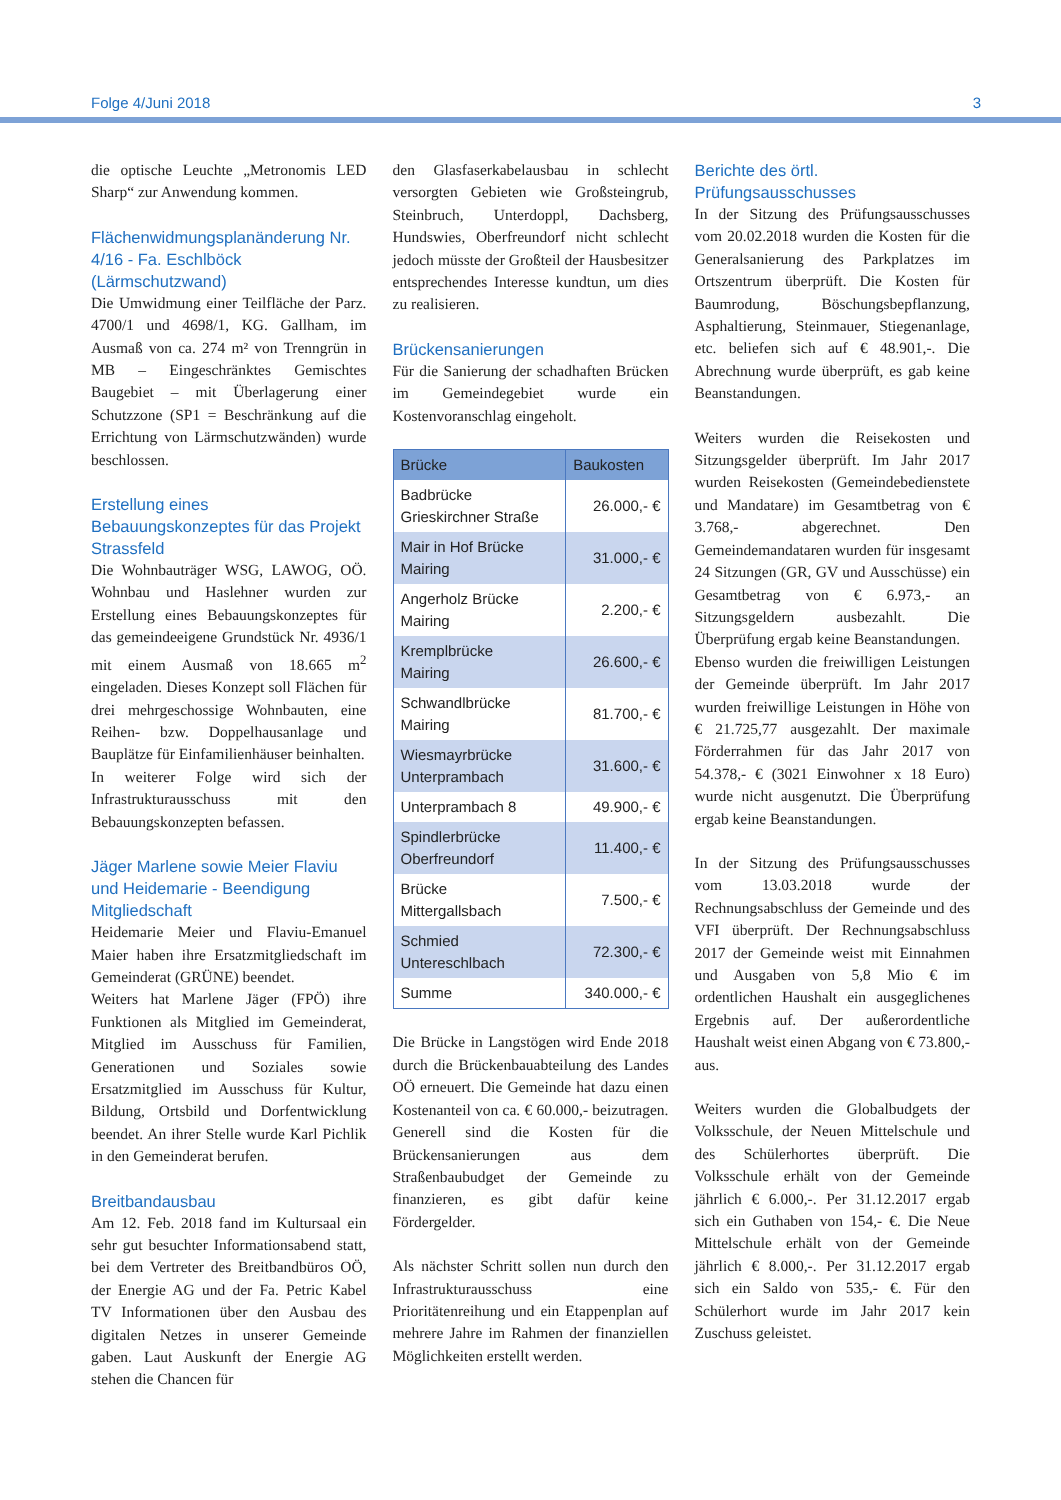Folge 4/Juni 2018 3
die optische Leuchte „Metronomis LED Sharp“ zur Anwendung kommen.
Flächenwidmungsplanänderung Nr. 4/16 - Fa. Eschlböck (Lärmschutzwand)
Die Umwidmung einer Teilfläche der Parz. 4700/1 und 4698/1, KG. Gallham, im Ausmaß von ca. 274 m² von Trenngrün in MB – Eingeschränktes Gemischtes Baugebiet – mit Überlagerung einer Schutzzone (SP1 = Beschränkung auf die Errichtung von Lärmschutzwänden) wurde beschlossen.
Erstellung eines Bebauungskonzeptes für das Projekt Strassfeld
Die Wohnbauträger WSG, LAWOG, OÖ. Wohnbau und Haslehner wurden zur Erstellung eines Bebauungskonzeptes für das gemeindeeigene Grundstück Nr. 4936/1 mit einem Ausmaß von 18.665 m<sup>2</sup> eingeladen. Dieses Konzept soll Flächen für drei mehrgeschossige Wohnbauten, eine Reihen- bzw. Doppelhausanlage und Bauplätze für Einfamilienhäuser beinhalten.
In weiterer Folge wird sich der Infrastrukturausschuss mit den Bebauungskonzepten befassen.
Jäger Marlene sowie Meier Flaviu und Heidemarie - Beendigung Mitgliedschaft
Heidemarie Meier und Flaviu-Emanuel Maier haben ihre Ersatzmitgliedschaft im Gemeinderat (GRÜNE) beendet.
Weiters hat Marlene Jäger (FPÖ) ihre Funktionen als Mitglied im Gemeinderat, Mitglied im Ausschuss für Familien, Generationen und Soziales sowie Ersatzmitglied im Ausschuss für Kultur, Bildung, Ortsbild und Dorfentwicklung beendet. An ihrer Stelle wurde Karl Pichlik in den Gemeinderat berufen.
Breitbandausbau
Am 12. Feb. 2018 fand im Kultursaal ein sehr gut besuchter Informationsabend statt, bei dem Vertreter des Breitbandbüros OÖ, der Energie AG und der Fa. Petric Kabel TV Informationen über den Ausbau des digitalen Netzes in unserer Gemeinde gaben. Laut Auskunft der Energie AG stehen die Chancen für
den Glasfaserkabelausbau in schlecht versorgten Gebieten wie Großsteingrub, Steinbruch, Unterdoppl, Dachsberg, Hundswies, Oberfreundorf nicht schlecht jedoch müsste der Großteil der Hausbesitzer entsprechendes Interesse kundtun, um dies zu realisieren.
Brückensanierungen
Für die Sanierung der schadhaften Brücken im Gemeindegebiet wurde ein Kostenvoranschlag eingeholt.
| Brücke | Baukosten |
| --- | --- |
| Badbrücke Grieskirchner Straße | 26.000,- € |
| Mair in Hof Brücke Mairing | 31.000,- € |
| Angerholz Brücke Mairing | 2.200,- € |
| Kremplbrücke Mairing | 26.600,- € |
| Schwandlbrücke Mairing | 81.700,- € |
| Wiesmayrbrücke Unterprambach | 31.600,- € |
| Unterprambach 8 | 49.900,- € |
| Spindlerbrücke Oberfreundorf | 11.400,- € |
| Brücke Mittergallsbach | 7.500,- € |
| Schmied Untereschlbach | 72.300,- € |
| Summe | 340.000,- € |
Die Brücke in Langstögen wird Ende 2018 durch die Brückenbauabteilung des Landes OÖ erneuert. Die Gemeinde hat dazu einen Kostenanteil von ca. € 60.000,- beizutragen. Generell sind die Kosten für die Brückensanierungen aus dem Straßenbaubudget der Gemeinde zu finanzieren, es gibt dafür keine Fördergelder.
Als nächster Schritt sollen nun durch den Infrastrukturausschuss eine Prioritätenreihung und ein Etappenplan auf mehrere Jahre im Rahmen der finanziellen Möglichkeiten erstellt werden.
Berichte des örtl. Prüfungsausschusses
In der Sitzung des Prüfungsausschusses vom 20.02.2018 wurden die Kosten für die Generalsanierung des Parkplatzes im Ortszentrum überprüft. Die Kosten für Baumrodung, Böschungsbepflanzung, Asphaltierung, Steinmauer, Stiegenanlage, etc. beliefen sich auf € 48.901,-. Die Abrechnung wurde überprüft, es gab keine Beanstandungen.
Weiters wurden die Reisekosten und Sitzungsgelder überprüft. Im Jahr 2017 wurden Reisekosten (Gemeindebedienstete und Mandatare) im Gesamtbetrag von € 3.768,- abgerechnet. Den Gemeindemandataren wurden für insgesamt 24 Sitzungen (GR, GV und Ausschüsse) ein Gesamtbetrag von € 6.973,- an Sitzungsgeldern ausbezahlt. Die Überprüfung ergab keine Beanstandungen.
Ebenso wurden die freiwilligen Leistungen der Gemeinde überprüft. Im Jahr 2017 wurden freiwillige Leistungen in Höhe von € 21.725,77 ausgezahlt. Der maximale Förderrahmen für das Jahr 2017 von 54.378,- € (3021 Einwohner x 18 Euro) wurde nicht ausgenutzt. Die Überprüfung ergab keine Beanstandungen.
In der Sitzung des Prüfungsausschusses vom 13.03.2018 wurde der Rechnungsabschluss der Gemeinde und des VFI überprüft. Der Rechnungsabschluss 2017 der Gemeinde weist mit Einnahmen und Ausgaben von 5,8 Mio € im ordentlichen Haushalt ein ausgeglichenes Ergebnis auf. Der außerordentliche Haushalt weist einen Abgang von € 73.800,- aus.
Weiters wurden die Globalbudgets der Volksschule, der Neuen Mittelschule und des Schülerhortes überprüft. Die Volksschule erhält von der Gemeinde jährlich € 6.000,-. Per 31.12.2017 ergab sich ein Guthaben von 154,- €. Die Neue Mittelschule erhält von der Gemeinde jährlich € 8.000,-. Per 31.12.2017 ergab sich ein Saldo von 535,- €. Für den Schülerhort wurde im Jahr 2017 kein Zuschuss geleistet.